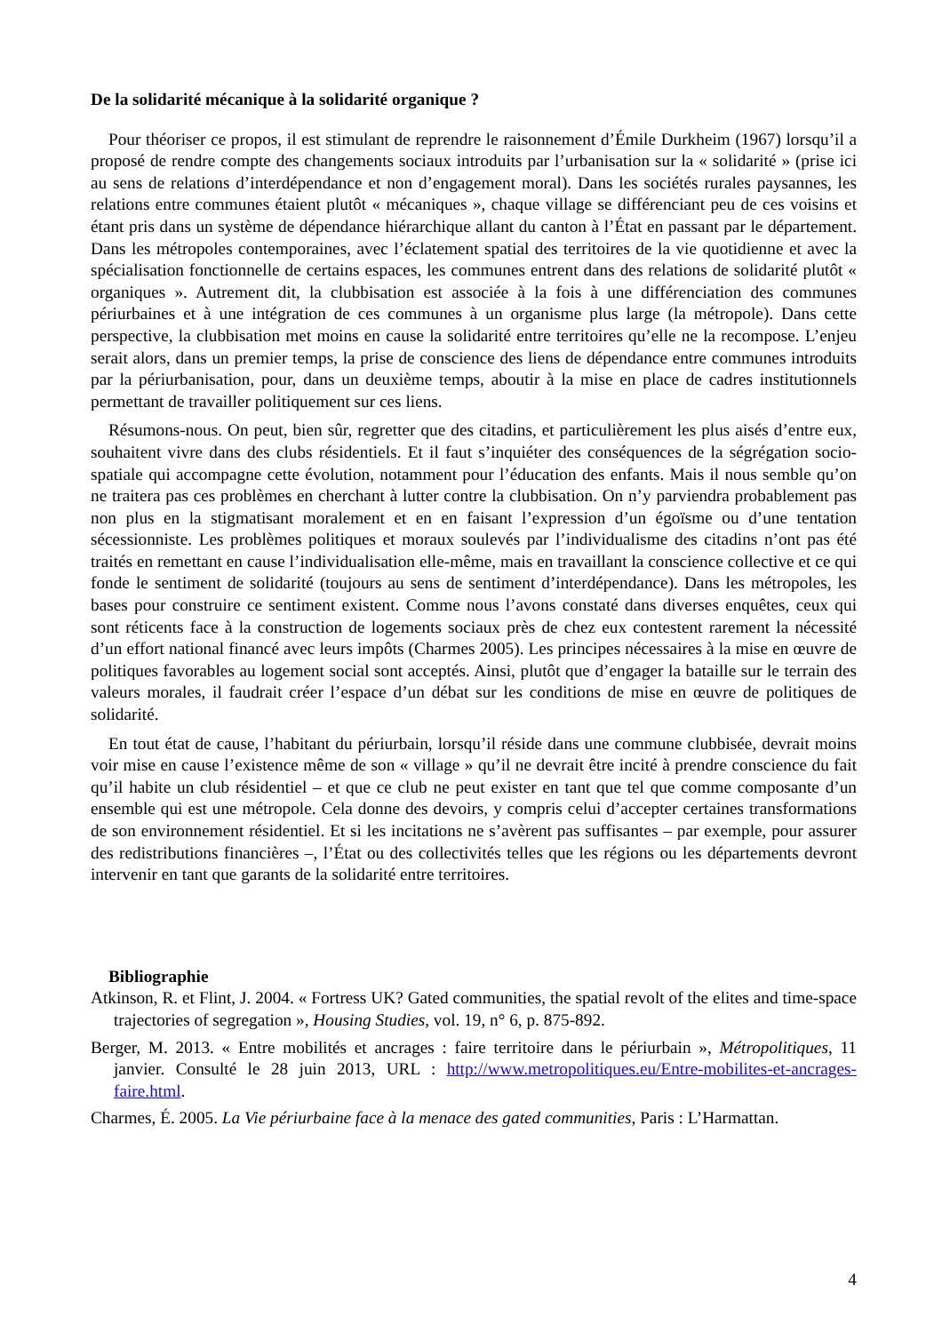De la solidarité mécanique à la solidarité organique ?
Pour théoriser ce propos, il est stimulant de reprendre le raisonnement d’Émile Durkheim (1967) lorsqu’il a proposé de rendre compte des changements sociaux introduits par l’urbanisation sur la « solidarité » (prise ici au sens de relations d’interdépendance et non d’engagement moral). Dans les sociétés rurales paysannes, les relations entre communes étaient plutôt « mécaniques », chaque village se différenciant peu de ces voisins et étant pris dans un système de dépendance hiérarchique allant du canton à l’État en passant par le département. Dans les métropoles contemporaines, avec l’éclatement spatial des territoires de la vie quotidienne et avec la spécialisation fonctionnelle de certains espaces, les communes entrent dans des relations de solidarité plutôt « organiques ». Autrement dit, la clubbisation est associée à la fois à une différenciation des communes périurbaines et à une intégration de ces communes à un organisme plus large (la métropole). Dans cette perspective, la clubbisation met moins en cause la solidarité entre territoires qu’elle ne la recompose. L’enjeu serait alors, dans un premier temps, la prise de conscience des liens de dépendance entre communes introduits par la périurbanisation, pour, dans un deuxième temps, aboutir à la mise en place de cadres institutionnels permettant de travailler politiquement sur ces liens.
Résumons-nous. On peut, bien sûr, regretter que des citadins, et particulièrement les plus aisés d’entre eux, souhaitent vivre dans des clubs résidentiels. Et il faut s’inquiéter des conséquences de la ségrégation socio-spatiale qui accompagne cette évolution, notamment pour l’éducation des enfants. Mais il nous semble qu’on ne traitera pas ces problèmes en cherchant à lutter contre la clubbisation. On n’y parviendra probablement pas non plus en la stigmatisant moralement et en en faisant l’expression d’un égoïsme ou d’une tentation sécessionniste. Les problèmes politiques et moraux soulevés par l’individualisme des citadins n’ont pas été traités en remettant en cause l’individualisation elle-même, mais en travaillant la conscience collective et ce qui fonde le sentiment de solidarité (toujours au sens de sentiment d’interdépendance). Dans les métropoles, les bases pour construire ce sentiment existent. Comme nous l’avons constaté dans diverses enquêtes, ceux qui sont réticents face à la construction de logements sociaux près de chez eux contestent rarement la nécessité d’un effort national financé avec leurs impôts (Charmes 2005). Les principes nécessaires à la mise en œuvre de politiques favorables au logement social sont acceptés. Ainsi, plutôt que d’engager la bataille sur le terrain des valeurs morales, il faudrait créer l’espace d’un débat sur les conditions de mise en œuvre de politiques de solidarité.
En tout état de cause, l’habitant du périurbain, lorsqu’il réside dans une commune clubbisée, devrait moins voir mise en cause l’existence même de son « village » qu’il ne devrait être incité à prendre conscience du fait qu’il habite un club résidentiel – et que ce club ne peut exister en tant que tel que comme composante d’un ensemble qui est une métropole. Cela donne des devoirs, y compris celui d’accepter certaines transformations de son environnement résidentiel. Et si les incitations ne s’avèrent pas suffisantes – par exemple, pour assurer des redistributions financières –, l’État ou des collectivités telles que les régions ou les départements devront intervenir en tant que garants de la solidarité entre territoires.
Bibliographie
Atkinson, R. et Flint, J. 2004. « Fortress UK? Gated communities, the spatial revolt of the elites and time-space trajectories of segregation », Housing Studies, vol. 19, n° 6, p. 875-892.
Berger, M. 2013. « Entre mobilités et ancrages : faire territoire dans le périurbain », Métropolitiques, 11 janvier. Consulté le 28 juin 2013, URL : http://www.metropolitiques.eu/Entre-mobilites-et-ancrages-faire.html.
Charmes, É. 2005. La Vie périurbaine face à la menace des gated communities, Paris : L’Harmattan.
4